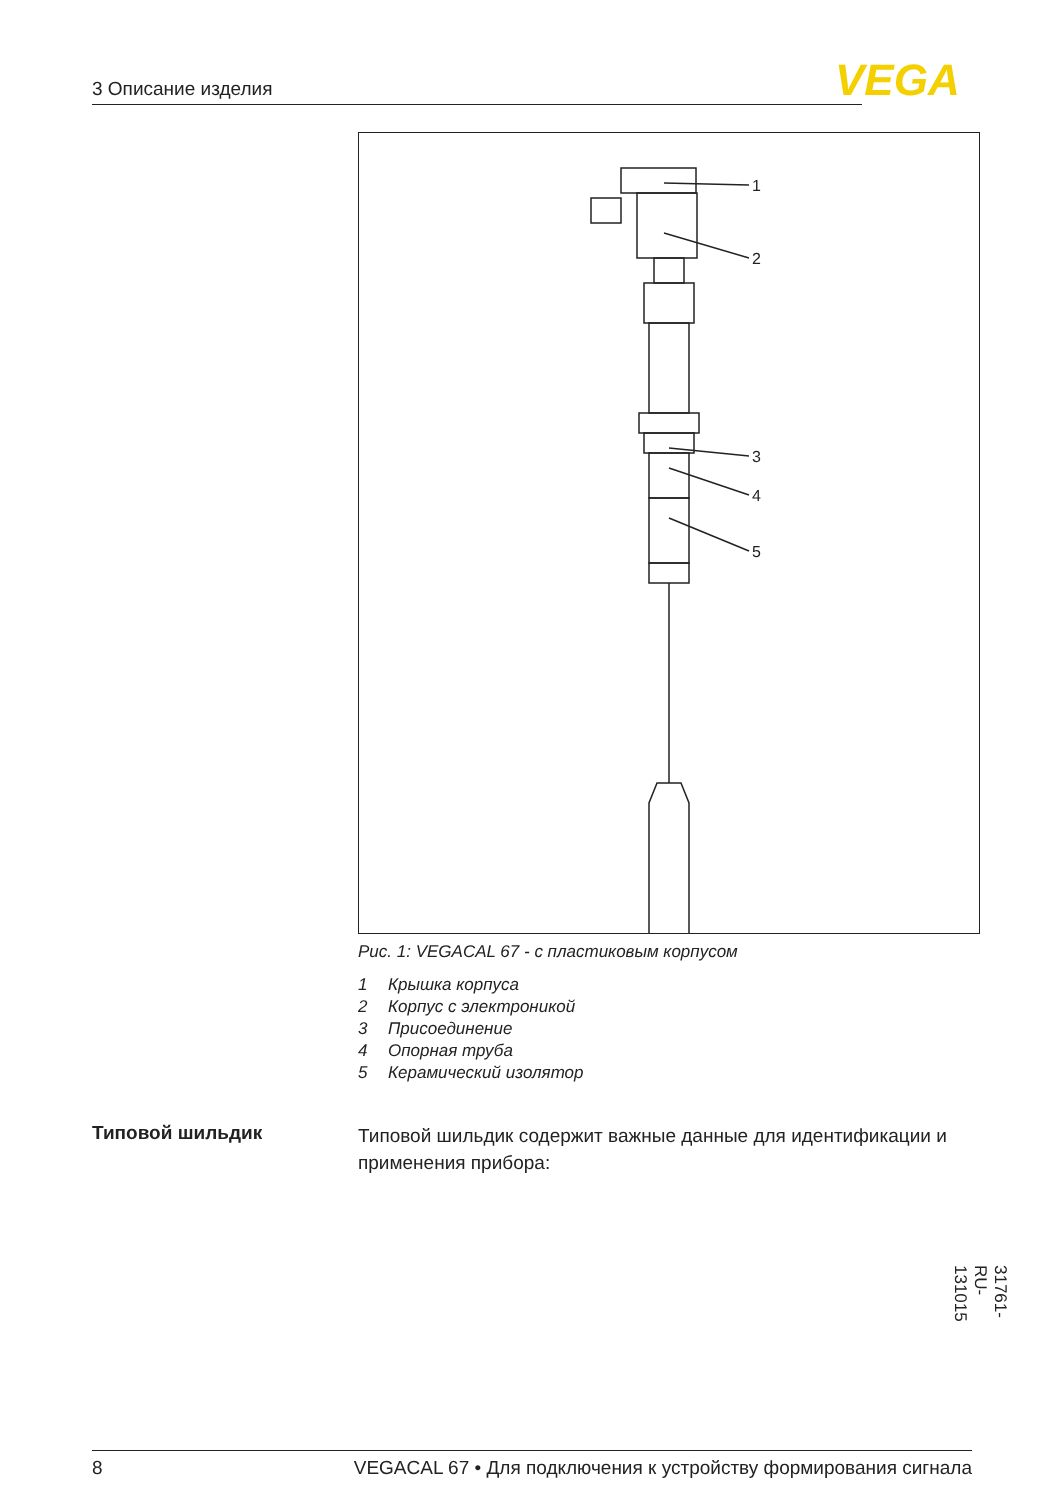3 Описание изделия VEGA
1
2
3
4
5
Рис. 1: VEGACAL 67 - с пластиковым корпусом
1 Крышка корпуса
2 Корпус с электроникой
3 Присоединение
4 Опорная труба
5 Керамический изолятор
Типовой шильдик
Типовой шильдик содержит важные данные для идентификации и применения прибора:
31761-RU-131015
8 VEGACAL 67 • Для подключения к устройству формирования сигнала